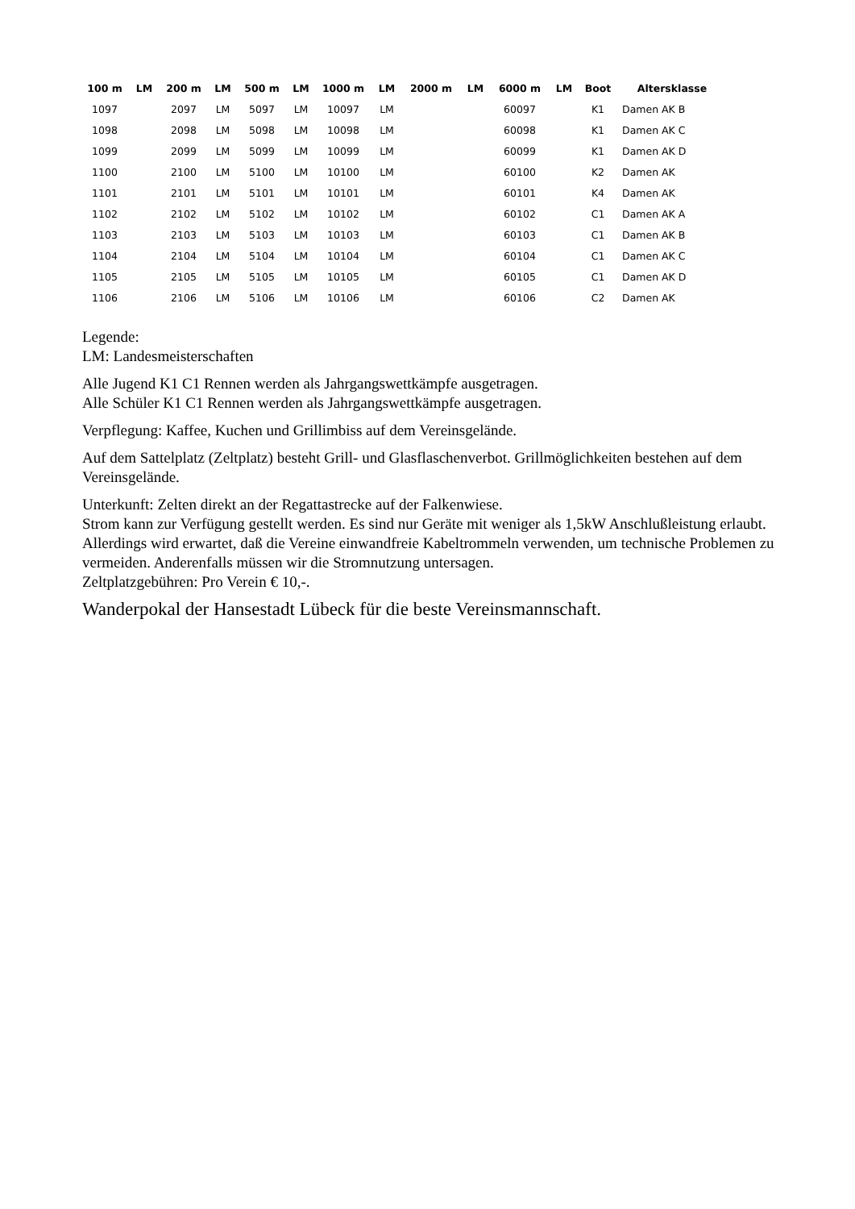| 100 m | LM | 200 m | LM | 500 m | LM | 1000 m | LM | 2000 m | LM | 6000 m | LM | Boot | Altersklasse |
| --- | --- | --- | --- | --- | --- | --- | --- | --- | --- | --- | --- | --- | --- |
| 1097 | | 2097 | LM | 5097 | LM | 10097 | LM | | | 60097 | | K1 | Damen AK B |
| 1098 | | 2098 | LM | 5098 | LM | 10098 | LM | | | 60098 | | K1 | Damen AK C |
| 1099 | | 2099 | LM | 5099 | LM | 10099 | LM | | | 60099 | | K1 | Damen AK D |
| 1100 | | 2100 | LM | 5100 | LM | 10100 | LM | | | 60100 | | K2 | Damen AK |
| 1101 | | 2101 | LM | 5101 | LM | 10101 | LM | | | 60101 | | K4 | Damen AK |
| 1102 | | 2102 | LM | 5102 | LM | 10102 | LM | | | 60102 | | C1 | Damen AK A |
| 1103 | | 2103 | LM | 5103 | LM | 10103 | LM | | | 60103 | | C1 | Damen AK B |
| 1104 | | 2104 | LM | 5104 | LM | 10104 | LM | | | 60104 | | C1 | Damen AK C |
| 1105 | | 2105 | LM | 5105 | LM | 10105 | LM | | | 60105 | | C1 | Damen AK D |
| 1106 | | 2106 | LM | 5106 | LM | 10106 | LM | | | 60106 | | C2 | Damen AK |
Legende:
LM: Landesmeisterschaften
Alle Jugend K1 C1 Rennen werden als Jahrgangswettkämpfe ausgetragen.
Alle Schüler K1 C1 Rennen werden als Jahrgangswettkämpfe ausgetragen.
Verpflegung: Kaffee, Kuchen und Grillimbiss auf dem Vereinsgelände.
Auf dem Sattelplatz (Zeltplatz) besteht Grill- und Glasflaschenverbot. Grillmöglichkeiten bestehen auf dem Vereinsgelände.
Unterkunft: Zelten direkt an der Regattastrecke auf der Falkenwiese.
Strom kann zur Verfügung gestellt werden. Es sind nur Geräte mit weniger als 1,5kW Anschlußleistung erlaubt.
Allerdings wird erwartet, daß die Vereine einwandfreie Kabeltrommeln verwenden, um technische Problemen zu vermeiden. Anderenfalls müssen wir die Stromnutzung untersagen.
Zeltplatzgebühren: Pro Verein € 10,-.
Wanderpokal der Hansestadt Lübeck für die beste Vereinsmannschaft.